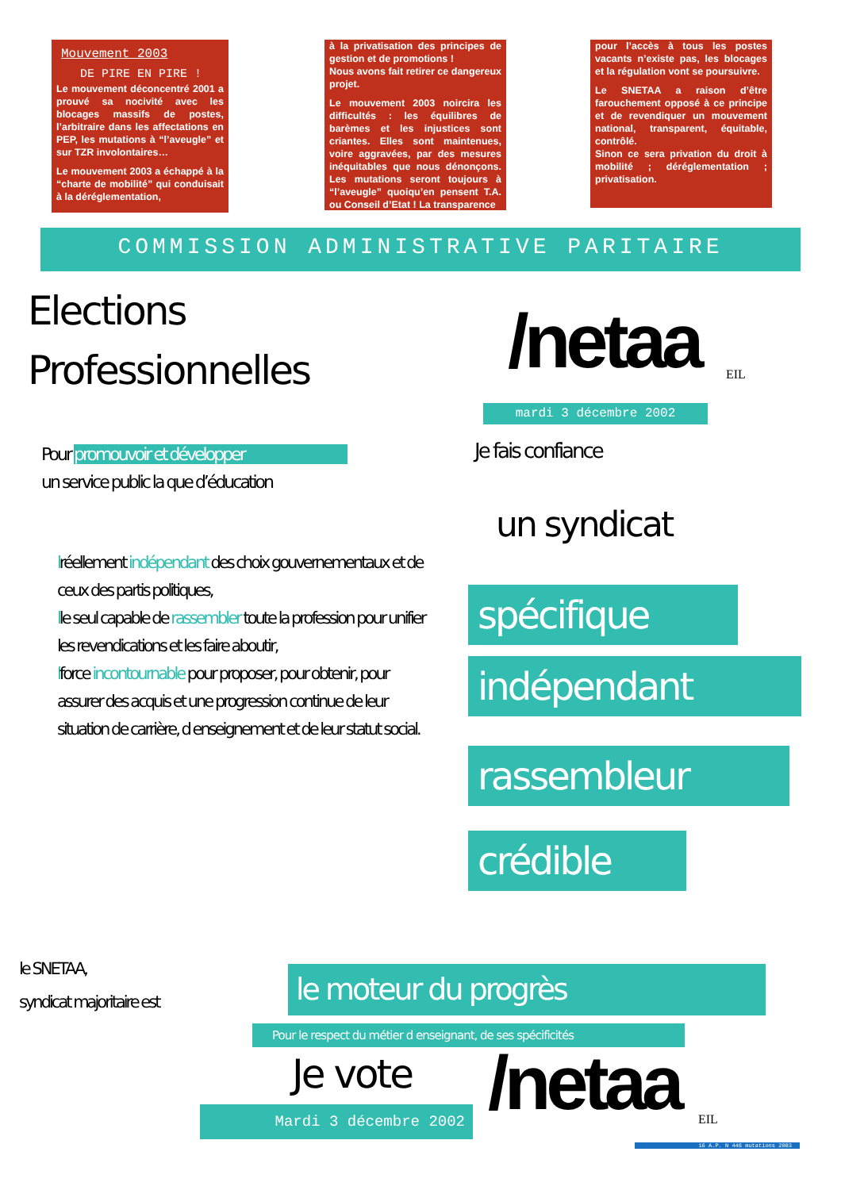Mouvement 2003
DE PIRE EN PIRE !
Le mouvement déconcentré 2001 a prouvé sa nocivité avec les blocages massifs de postes, l’arbitraire dans les affectations en PEP, les mutations à “l’aveugle” et sur TZR involontaires…
Le mouvement 2003 a échappé à la “charte de mobilité” qui conduisait à la déréglementation,
à la privatisation des principes de gestion et de promotions !
Nous avons fait retirer ce dangereux projet.
Le mouvement 2003 noircira les difficultés : les équilibres de barèmes et les injustices sont criantes. Elles sont maintenues, voire aggravées, par des mesures inéquitables que nous dénonçons. Les mutations seront toujours à “l’aveugle” quoiqu’en pensent T.A. ou Conseil d’Etat ! La transparence
pour l’accès à tous les postes vacants n’existe pas, les blocages et la régulation vont se poursuivre.
Le SNETAA a raison d’être farouchement opposé à ce principe et de revendiquer un mouvement national, transparent, équitable, contrôlé.
Sinon ce sera privation du droit à mobilité ; déréglementation ; privatisation.
COMMISSION ADMINISTRATIVE PARITAIRE
Elections
Professionnelles
/netaa EIL
mardi 3 décembre 2002
Pour promouvoir et développer
un service public la que d’éducation
Je fais confiance
un syndicat
lréellement indépendant des choix gouvernementaux et de ceux des partis politiques,
lle seul capable de rassembler toute la profession pour unifier les revendications et les faire aboutir,
lforce incontournable pour proposer, pour obtenir, pour assurer des acquis et une progression continue de leur situation de carrière, d enseignement et de leur statut social.
spécifique
indépendant
rassembleur
crédible
le SNETAA,
syndicat majoritaire est
le moteur du progrès
Pour le respect du métier d enseignant, de ses spécificités
Je vote
Mardi 3 décembre 2002 /netaa EIL
16 A.P. N 446 mutations 2003